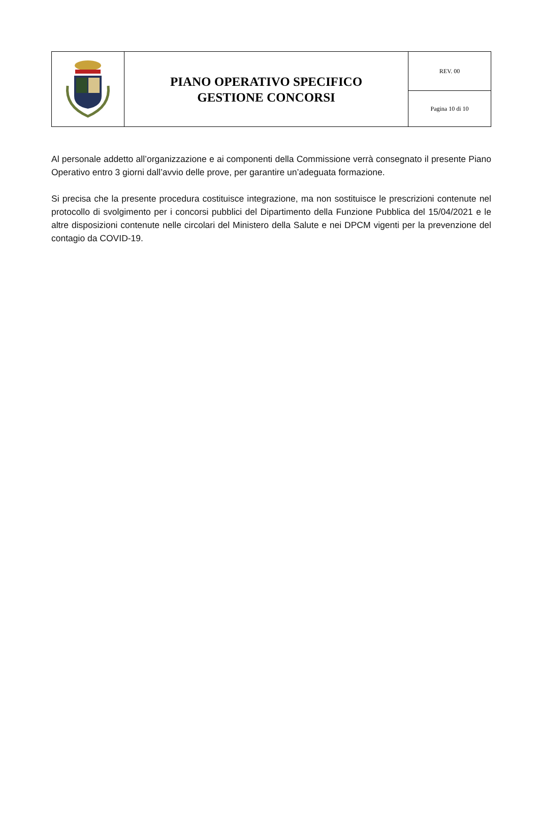| | PIANO OPERATIVO SPECIFICO GESTIONE CONCORSI | REV. 00 |
| | | Pagina 10 di 10 |
Al personale addetto all’organizzazione e ai componenti della Commissione verrà consegnato il presente Piano Operativo entro 3 giorni dall’avvio delle prove, per garantire un’adeguata formazione.
Si precisa che la presente procedura costituisce integrazione, ma non sostituisce le prescrizioni contenute nel protocollo di svolgimento per i concorsi pubblici del Dipartimento della Funzione Pubblica del 15/04/2021 e le altre disposizioni contenute nelle circolari del Ministero della Salute e nei DPCM vigenti per la prevenzione del contagio da COVID-19.